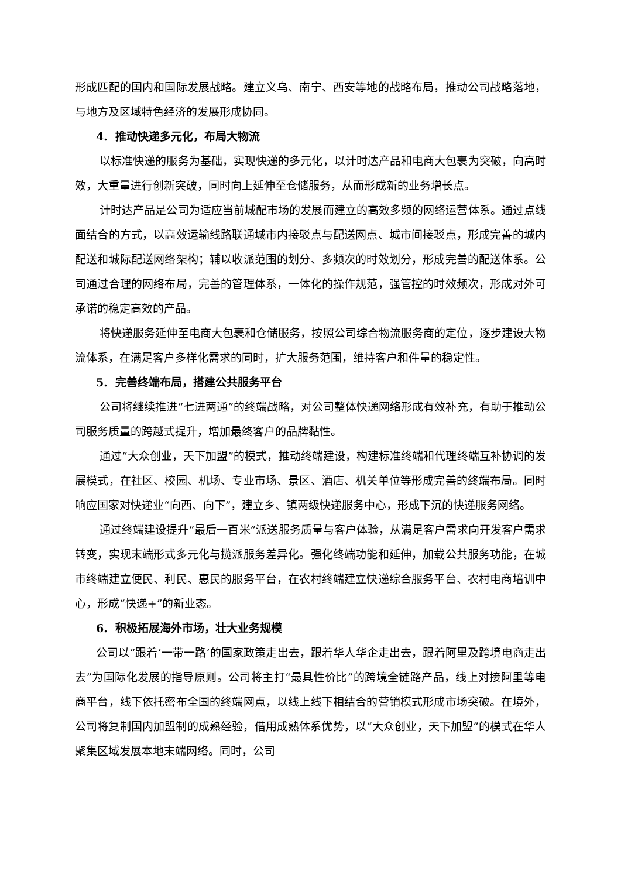形成匹配的国内和国际发展战略。建立义乌、南宁、西安等地的战略布局，推动公司战略落地，与地方及区域特色经济的发展形成协同。
4. 推动快递多元化，布局大物流
以标准快递的服务为基础，实现快递的多元化，以计时达产品和电商大包裹为突破，向高时效，大重量进行创新突破，同时向上延伸至仓储服务，从而形成新的业务增长点。
计时达产品是公司为适应当前城配市场的发展而建立的高效多频的网络运营体系。通过点线面结合的方式，以高效运输线路联通城市内接驳点与配送网点、城市间接驳点，形成完善的城内配送和城际配送网络架构；辅以收派范围的划分、多频次的时效划分，形成完善的配送体系。公司通过合理的网络布局，完善的管理体系，一体化的操作规范，强管控的时效频次，形成对外可承诺的稳定高效的产品。
将快递服务延伸至电商大包裹和仓储服务，按照公司综合物流服务商的定位，逐步建设大物流体系，在满足客户多样化需求的同时，扩大服务范围，维持客户和件量的稳定性。
5. 完善终端布局，搭建公共服务平台
公司将继续推进“七进两通”的终端战略，对公司整体快递网络形成有效补充，有助于推动公司服务质量的跨越式提升，增加最终客户的品牌黏性。
通过“大众创业，天下加盟”的模式，推动终端建设，构建标准终端和代理终端互补协调的发展模式，在社区、校园、机场、专业市场、景区、酒店、机关单位等形成完善的终端布局。同时响应国家对快递业“向西、向下”，建立乡、镇两级快递服务中心，形成下沉的快递服务网络。
通过终端建设提升“最后一百米”派送服务质量与客户体验，从满足客户需求向开发客户需求转变，实现末端形式多元化与揽派服务差异化。强化终端功能和延伸，加载公共服务功能，在城市终端建立便民、利民、惠民的服务平台，在农村终端建立快递综合服务平台、农村电商培训中心，形成“快递+”的新业态。
6. 积极拓展海外市场，壮大业务规模
公司以“跟着‘一带一路’的国家政策走出去，跟着华人华企走出去，跟着阿里及跨境电商走出去”为国际化发展的指导原则。公司将主打“最具性价比”的跨境全链路产品，线上对接阿里等电商平台，线下依托密布全国的终端网点，以线上线下相结合的营销模式形成市场突破。在境外，公司将复制国内加盟制的成熟经验，借用成熟体系优势，以“大众创业，天下加盟”的模式在华人聚集区域发展本地末端网络。同时，公司